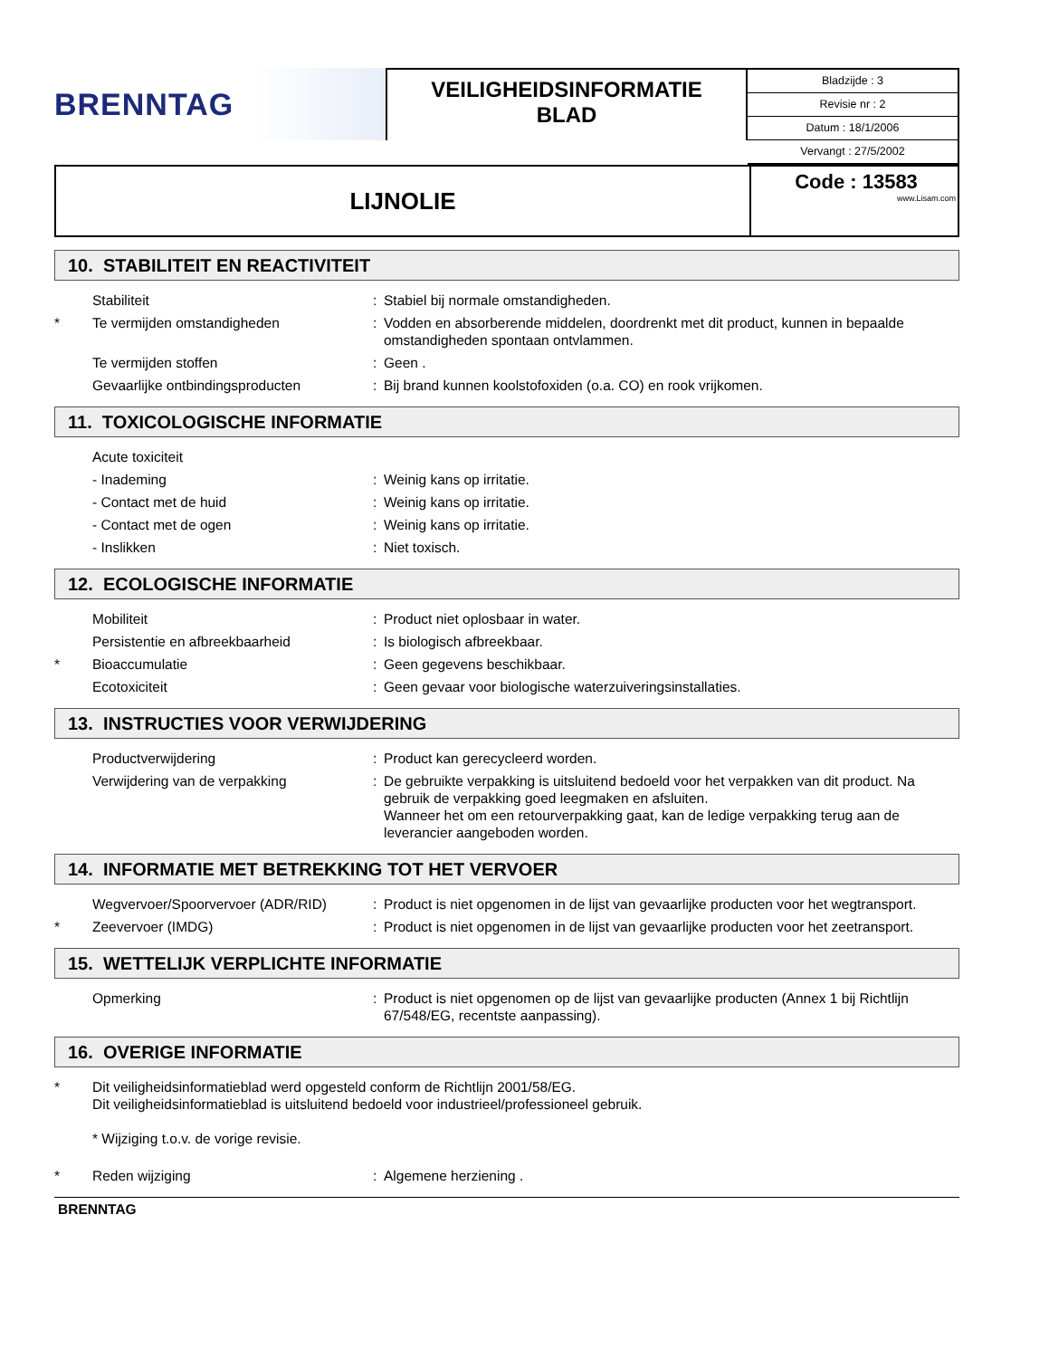BRENNTAG
VEILIGHEIDSINFORMATIE
BLAD
Bladzijde : 3
Revisie nr : 2
Datum : 18/1/2006
Vervangt : 27/5/2002
LIJNOLIE
Code : 13583
www.Lisam.com
10. STABILITEIT EN REACTIVITEIT
Stabiliteit: Stabiel bij normale omstandigheden.
* Te vermijden omstandigheden: Vodden en absorberende middelen, doordrenkt met dit product, kunnen in bepaalde omstandigheden spontaan ontvlammen.
Te vermijden stoffen: Geen .
Gevaarlijke ontbindingsproducten: Bij brand kunnen koolstofoxiden (o.a. CO) en rook vrijkomen.
11. TOXICOLOGISCHE INFORMATIE
Acute toxiciteit
- Inademing: Weinig kans op irritatie.
- Contact met de huid: Weinig kans op irritatie.
- Contact met de ogen: Weinig kans op irritatie.
- Inslikken: Niet toxisch.
12. ECOLOGISCHE INFORMATIE
Mobiliteit: Product niet oplosbaar in water.
Persistentie en afbreekbaarheid: Is biologisch afbreekbaar.
* Bioaccumulatie: Geen gegevens beschikbaar.
Ecotoxiciteit: Geen gevaar voor biologische waterzuiveringsinstallaties.
13. INSTRUCTIES VOOR VERWIJDERING
Productverwijdering: Product kan gerecycleerd worden.
Verwijdering van de verpakking: De gebruikte verpakking is uitsluitend bedoeld voor het verpakken van dit product. Na gebruik de verpakking goed leegmaken en afsluiten.
Wanneer het om een retourverpakking gaat, kan de ledige verpakking terug aan de leverancier aangeboden worden.
14. INFORMATIE MET BETREKKING TOT HET VERVOER
Wegvervoer/Spoorvervoer (ADR/RID): Product is niet opgenomen in de lijst van gevaarlijke producten voor het wegtransport.
* Zeevervoer (IMDG): Product is niet opgenomen in de lijst van gevaarlijke producten voor het zeetransport.
15. WETTELIJK VERPLICHTE INFORMATIE
Opmerking: Product is niet opgenomen op de lijst van gevaarlijke producten (Annex 1 bij Richtlijn 67/548/EG, recentste aanpassing).
16. OVERIGE INFORMATIE
* Dit veiligheidsinformatieblad werd opgesteld conform de Richtlijn 2001/58/EG.
Dit veiligheidsinformatieblad is uitsluitend bedoeld voor industrieel/professioneel gebruik.
* Wijziging t.o.v. de vorige revisie.
* Reden wijziging: Algemene herziening .
BRENNTAG